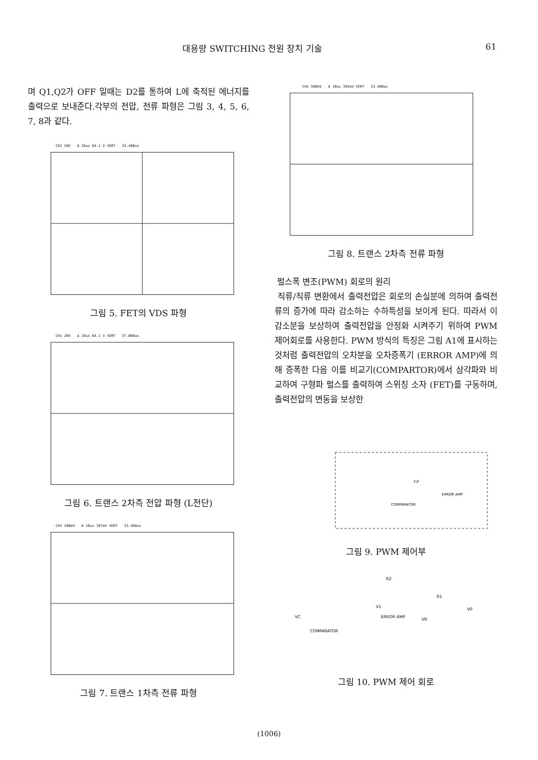대용량 SWITCHING 전원 장치 기술 61
며 Q1,Q2가 OFF 일때는 D2를 통하여 L에 축적된 에너지를 출력으로 보내준다.각부의 전압, 전류 파형은 그림 3, 4, 5, 6, 7, 8과 같다.
CH1 50V A 10us 64.1 V VERT 33.400us
그림 5. FET의 VDS 파형
CH1 20V A 10us 64.1 V VERT 37.000us
그림 6. 트랜스 2차측 전압 파형 (L전단)
CH1 200mV A 10us 397mV VERT 33.400us
그림 7. 트랜스 1차측 전류 파형
CH1 500mV A 10us 395mV VERT 33.400us
그림 8. 트랜스 2차측 전류 파형
펄스폭 변조(PWM) 회로의 원리
직류/직류 변환에서 출력전압은 회로의 손실분에 의하여 출력전류의 증가에 따라 감소하는 수하특성을 보이게 된다. 따라서 이 감소분을 보상하여 출력전압을 안정화 시켜주기 위하여 PWM 제어회로를 사용한다. PWM 방식의 특징은 그림 A1에 표시하는것처럼 출력전압의 오차분을 오차증폭기 (ERROR AMP)에 의해 증폭한 다음 이를 비교기(COMPARTOR)에서 삼각파와 비교하여 구형파 펄스를 출력하여 스위칭 소자 (FET)를 구동하며, 출력전압의 변동을 보상한
ERROR AMP
COMPARATOR
F/F
그림 9. PWM 제어부
R2
R1
V0
VC
V1
ERROR AMP
VR
COMPARATOR
그림 10. PWM 제어 회로
(1006)